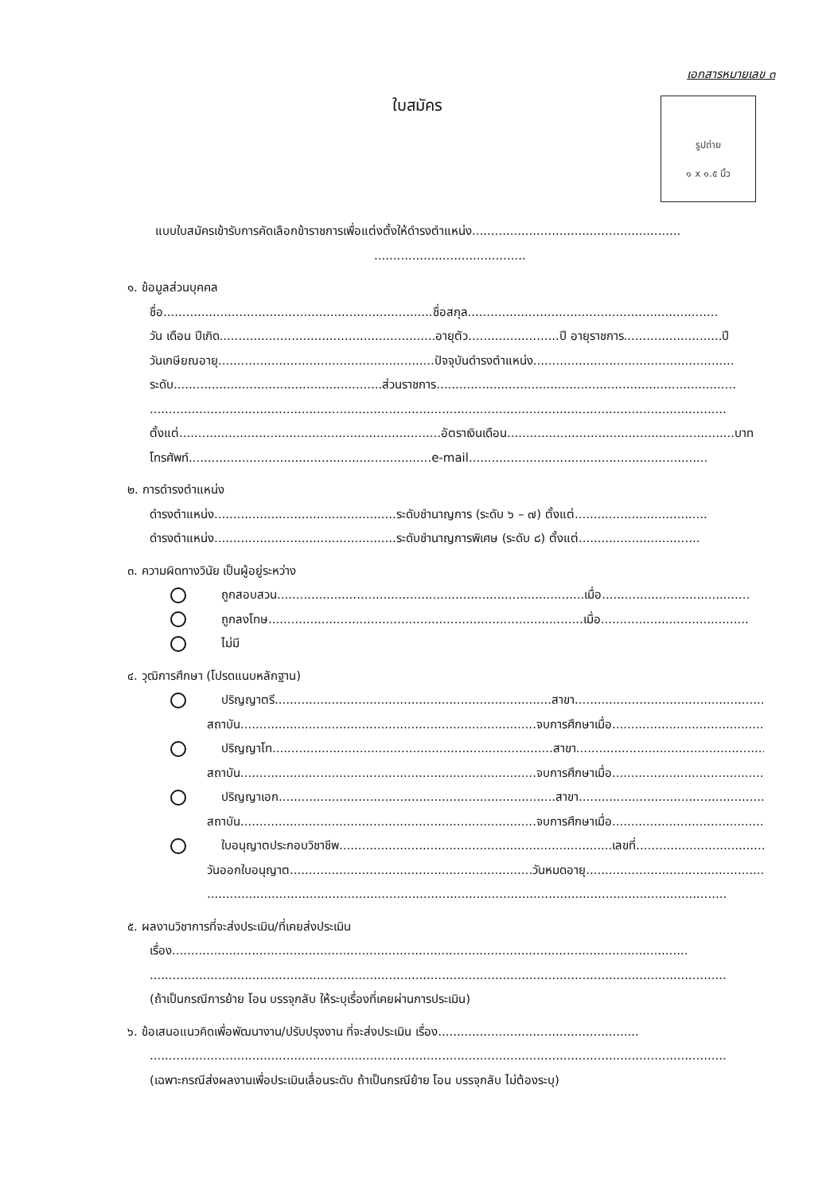เอกสารหมายเลข ๓
ใบสมัคร
รูปถ่าย
๑ x ๑.๕ นิ้ว
แบบใบสมัครเข้ารับการคัดเลือกข้าราชการเพื่อแต่งตั้งให้ดำรงตำแหน่ง.......................................................
........................................
๑. ข้อมูลส่วนบุคคล
ชื่อ.......................................................................ชื่อสกุล..................................................................
วัน เดือน ปีเกิด.........................................................อายุตัว........................ปี อายุราชการ..........................ปี
วันเกษียณอายุ.........................................................ปัจจุบันดำรงตำแหน่ง.....................................................
ระดับ.......................................................ส่วนราชการ...............................................................................
........................................................................................................................................................
ตั้งแต่.....................................................................อัตราเงินเดือน............................................................บาท
โทรศัพท์................................................................e-mail...............................................................
๒. การดำรงตำแหน่ง
ดำรงตำแหน่ง................................................ระดับชำนาญการ (ระดับ ๖ – ๗) ตั้งแต่...................................
ดำรงตำแหน่ง................................................ระดับชำนาญการพิเศษ (ระดับ ๘) ตั้งแต่................................
๓. ความผิดทางวินัย เป็นผู้อยู่ระหว่าง
ถูกสอบสวน.................................................................................เมื่อ.......................................
ถูกลงโทษ...................................................................................เมื่อ.......................................
ไม่มี
๔. วุฒิการศึกษา (โปรดแนบหลักฐาน)
ปริญญาตรี.........................................................................สาขา...........................................................
สถาบัน..............................................................................จบการศึกษาเมื่อ..........................................
ปริญญาโท..........................................................................สาขา...........................................................
สถาบัน..............................................................................จบการศึกษาเมื่อ..........................................
ปริญญาเอก.........................................................................สาขา...........................................................
สถาบัน..............................................................................จบการศึกษาเมื่อ..........................................
ใบอนุญาตประกอบวิชาชีพ........................................................................เลขที่...................................
วันออกใบอนุญาต................................................................วันหมดอายุ................................................
.........................................................................................................................................
๕. ผลงานวิชาการที่จะส่งประเมิน/ที่เคยส่งประเมิน
เรื่อง........................................................................................................................................
........................................................................................................................................................
(ถ้าเป็นกรณีการย้าย โอน บรรจุกลับ ให้ระบุเรื่องที่เคยผ่านการประเมิน)
๖. ข้อเสนอแนวคิดเพื่อพัฒนางาน/ปรับปรุงงาน ที่จะส่งประเมิน เรื่อง.....................................................
........................................................................................................................................................
(เฉพาะกรณีส่งผลงานเพื่อประเมินเลื่อนระดับ ถ้าเป็นกรณีย้าย โอน บรรจุกลับ ไม่ต้องระบุ)